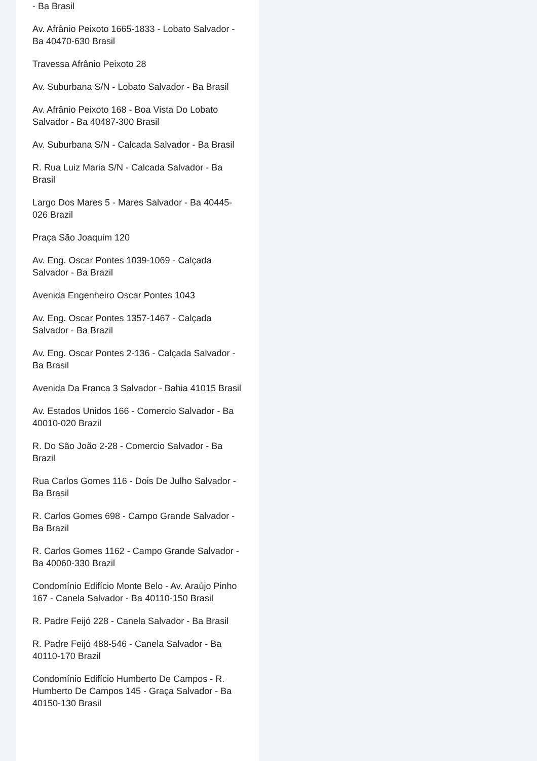- Ba Brasil
Av. Afrânio Peixoto 1665-1833 - Lobato Salvador - Ba 40470-630 Brasil
Travessa Afrânio Peixoto 28
Av. Suburbana S/N - Lobato Salvador - Ba Brasil
Av. Afrânio Peixoto 168 - Boa Vista Do Lobato Salvador - Ba 40487-300 Brasil
Av. Suburbana S/N - Calcada Salvador - Ba Brasil
R. Rua Luiz Maria S/N - Calcada Salvador - Ba Brasil
Largo Dos Mares 5 - Mares Salvador - Ba 40445-026 Brazil
Praça São Joaquim 120
Av. Eng. Oscar Pontes 1039-1069 - Calçada Salvador - Ba Brazil
Avenida Engenheiro Oscar Pontes 1043
Av. Eng. Oscar Pontes 1357-1467 - Calçada Salvador - Ba Brazil
Av. Eng. Oscar Pontes 2-136 - Calçada Salvador - Ba Brasil
Avenida Da Franca 3 Salvador - Bahia 41015 Brasil
Av. Estados Unidos 166 - Comercio Salvador - Ba 40010-020 Brazil
R. Do São João 2-28 - Comercio Salvador - Ba Brazil
Rua Carlos Gomes 116 - Dois De Julho Salvador - Ba Brasil
R. Carlos Gomes 698 - Campo Grande Salvador - Ba Brazil
R. Carlos Gomes 1162 - Campo Grande Salvador - Ba 40060-330 Brazil
Condomínio Edifício Monte Belo - Av. Araújo Pinho 167 - Canela Salvador - Ba 40110-150 Brasil
R. Padre Feijó 228 - Canela Salvador - Ba Brasil
R. Padre Feijó 488-546 - Canela Salvador - Ba 40110-170 Brazil
Condomínio Edifício Humberto De Campos - R. Humberto De Campos 145 - Graça Salvador - Ba 40150-130 Brasil